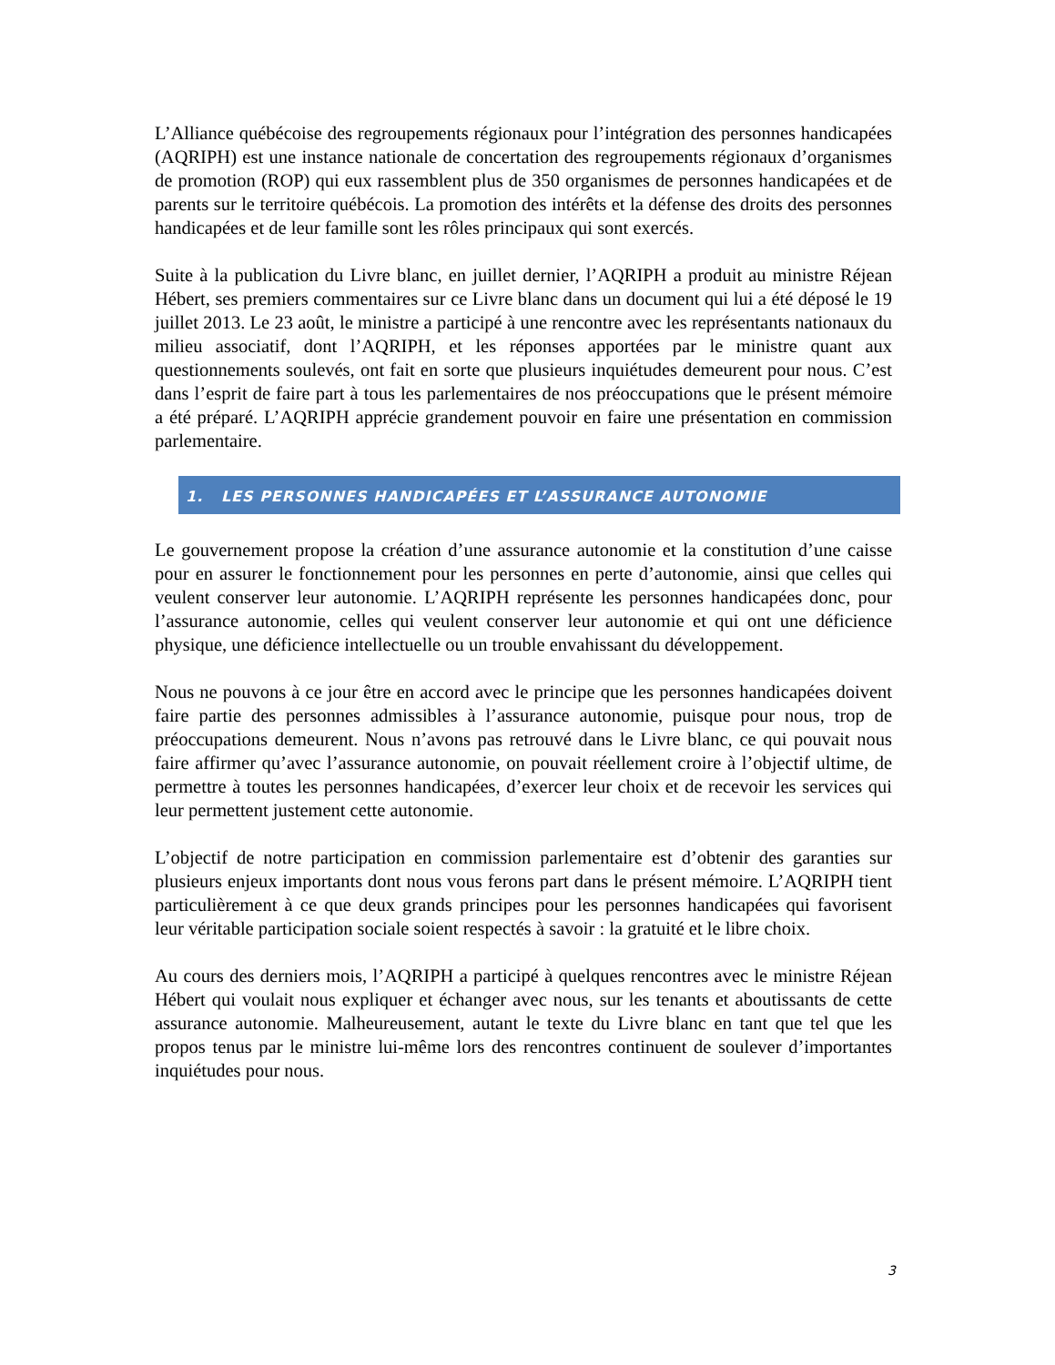L’Alliance québécoise des regroupements régionaux pour l’intégration des personnes handicapées (AQRIPH) est une instance nationale de concertation des regroupements régionaux d’organismes de promotion (ROP) qui eux rassemblent plus de 350 organismes de personnes handicapées et de parents sur le territoire québécois. La promotion des intérêts et la défense des droits des personnes handicapées et de leur famille sont les rôles principaux qui sont exercés.
Suite à la publication du Livre blanc, en juillet dernier, l’AQRIPH a produit au ministre Réjean Hébert, ses premiers commentaires sur ce Livre blanc dans un document qui lui a été déposé le 19 juillet 2013. Le 23 août, le ministre a participé à une rencontre avec les représentants nationaux du milieu associatif, dont l’AQRIPH, et les réponses apportées par le ministre quant aux questionnements soulevés, ont fait en sorte que plusieurs inquiétudes demeurent pour nous. C’est dans l’esprit de faire part à tous les parlementaires de nos préoccupations que le présent mémoire a été préparé. L’AQRIPH apprécie grandement pouvoir en faire une présentation en commission parlementaire.
1. LES PERSONNES HANDICAPÉES ET L’ASSURANCE AUTONOMIE
Le gouvernement propose la création d’une assurance autonomie et la constitution d’une caisse pour en assurer le fonctionnement pour les personnes en perte d’autonomie, ainsi que celles qui veulent conserver leur autonomie. L’AQRIPH représente les personnes handicapées donc, pour l’assurance autonomie, celles qui veulent conserver leur autonomie et qui ont une déficience physique, une déficience intellectuelle ou un trouble envahissant du développement.
Nous ne pouvons à ce jour être en accord avec le principe que les personnes handicapées doivent faire partie des personnes admissibles à l’assurance autonomie, puisque pour nous, trop de préoccupations demeurent. Nous n’avons pas retrouvé dans le Livre blanc, ce qui pouvait nous faire affirmer qu’avec l’assurance autonomie, on pouvait réellement croire à l’objectif ultime, de permettre à toutes les personnes handicapées, d’exercer leur choix et de recevoir les services qui leur permettent justement cette autonomie.
L’objectif de notre participation en commission parlementaire est d’obtenir des garanties sur plusieurs enjeux importants dont nous vous ferons part dans le présent mémoire. L’AQRIPH tient particulièrement à ce que deux grands principes pour les personnes handicapées qui favorisent leur véritable participation sociale soient respectés à savoir : la gratuité et le libre choix.
Au cours des derniers mois, l’AQRIPH a participé à quelques rencontres avec le ministre Réjean Hébert qui voulait nous expliquer et échanger avec nous, sur les tenants et aboutissants de cette assurance autonomie. Malheureusement, autant le texte du Livre blanc en tant que tel que les propos tenus par le ministre lui-même lors des rencontres continuent de soulever d’importantes inquiétudes pour nous.
3